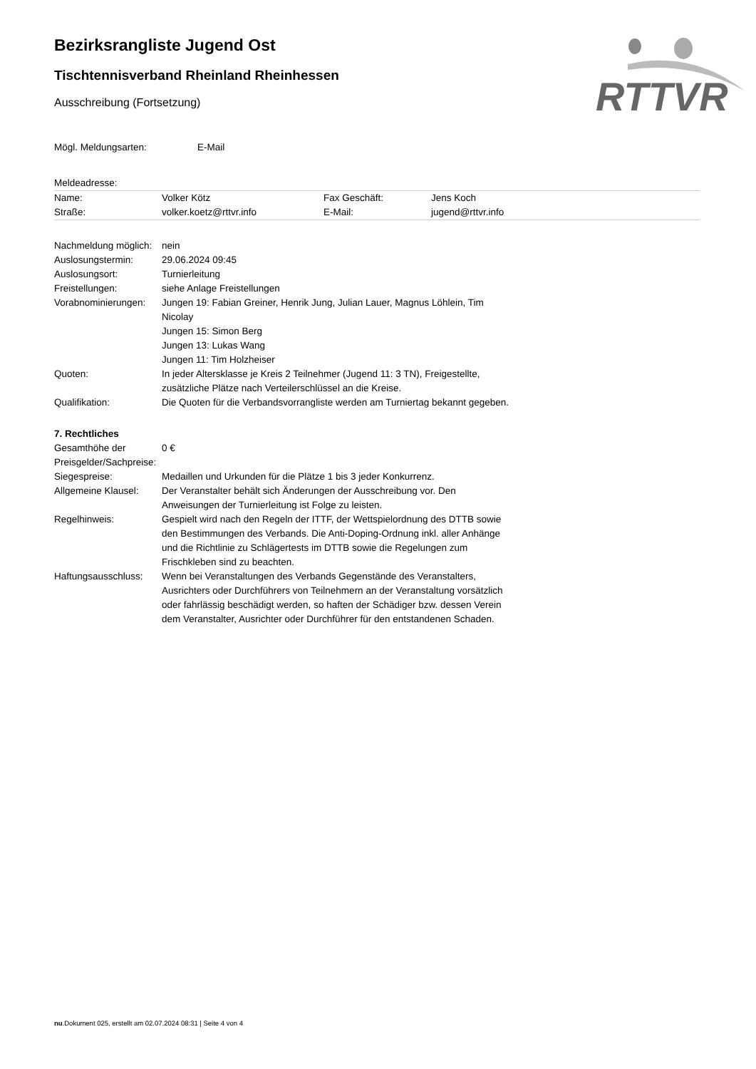RTTVR
Bezirksrangliste Jugend Ost
Tischtennisverband Rheinland Rheinhessen
Ausschreibung (Fortsetzung)
| Mögl. Meldungsarten: | E-Mail |
| Meldeadresse: |
| Name: | Volker Kötz | Fax Geschäft: | Jens Koch |
| Straße: | volker.koetz@rttvr.info | E-Mail: | jugend@rttvr.info |
| Nachmeldung möglich: | nein |
| Auslosungstermin: | 29.06.2024 09:45 |
| Auslosungsort: | Turnierleitung |
| Freistellungen: | siehe Anlage Freistellungen |
| Vorabnominierungen: | Jungen 19: Fabian Greiner, Henrik Jung, Julian Lauer, Magnus Löhlein, Tim Nicolay Jungen 15: Simon Berg Jungen 13: Lukas Wang Jungen 11: Tim Holzheiser |
| Quoten: | In jeder Altersklasse je Kreis 2 Teilnehmer (Jugend 11: 3 TN), Freigestellte, zusätzliche Plätze nach Verteilerschlüssel an die Kreise. |
| Qualifikation: | Die Quoten für die Verbandsvorrangliste werden am Turniertag bekannt gegeben. |
| 7. Rechtliches | |
| Gesamthöhe der Preisgelder/Sachpreise: | 0 € |
| Siegespreise: | Medaillen und Urkunden für die Plätze 1 bis 3 jeder Konkurrenz. |
| Allgemeine Klausel: | Der Veranstalter behält sich Änderungen der Ausschreibung vor. Den Anweisungen der Turnierleitung ist Folge zu leisten. |
| Regelhinweis: | Gespielt wird nach den Regeln der ITTF, der Wettspielordnung des DTTB sowie den Bestimmungen des Verbands. Die Anti-Doping-Ordnung inkl. aller Anhänge und die Richtlinie zu Schlägertests im DTTB sowie die Regelungen zum Frischkleben sind zu beachten. |
| Haftungsausschluss: | Wenn bei Veranstaltungen des Verbands Gegenstände des Veranstalters, Ausrichters oder Durchführers von Teilnehmern an der Veranstaltung vorsätzlich oder fahrlässig beschädigt werden, so haften der Schädiger bzw. dessen Verein dem Veranstalter, Ausrichter oder Durchführer für den entstandenen Schaden. |
nu.Dokument 025, erstellt am 02.07.2024 08:31 | Seite 4 von 4